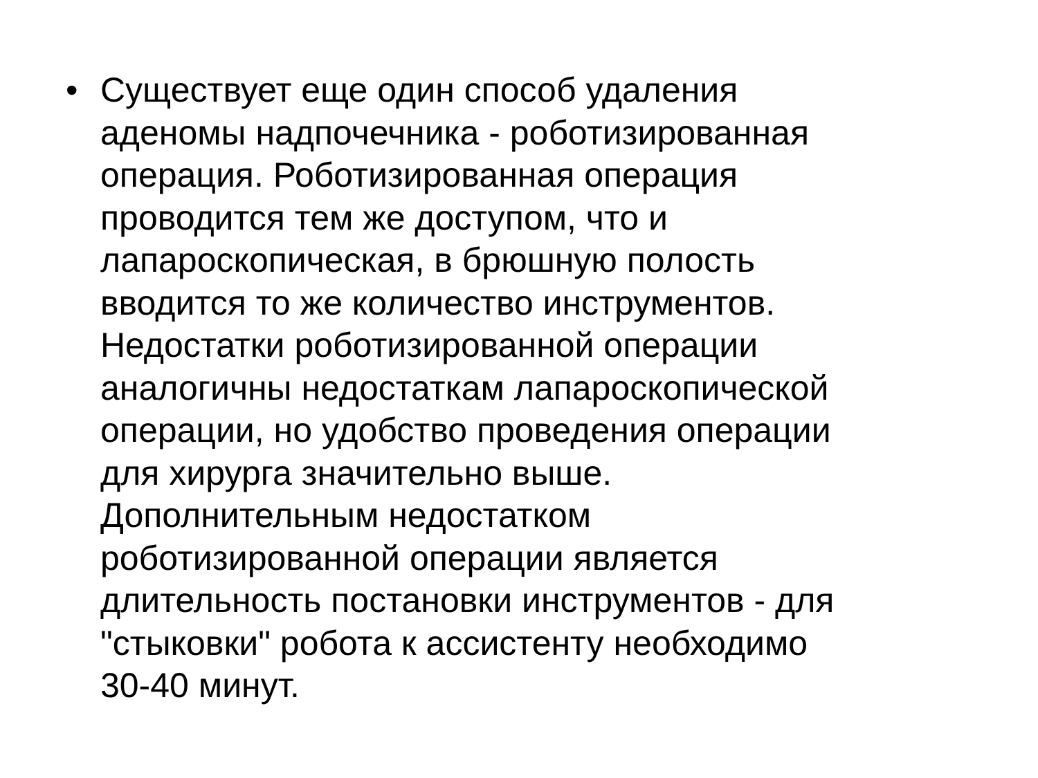• Существует еще один способ удаления
аденомы надпочечника - роботизированная
операция. Роботизированная операция
проводится тем же доступом, что и
лапароскопическая, в брюшную полость
вводится то же количество инструментов.
Недостатки роботизированной операции
аналогичны недостаткам лапароскопической
операции, но удобство проведения операции
для хирурга значительно выше.
Дополнительным недостатком
роботизированной операции является
длительность постановки инструментов - для
"стыковки" робота к ассистенту необходимо
30-40 минут.